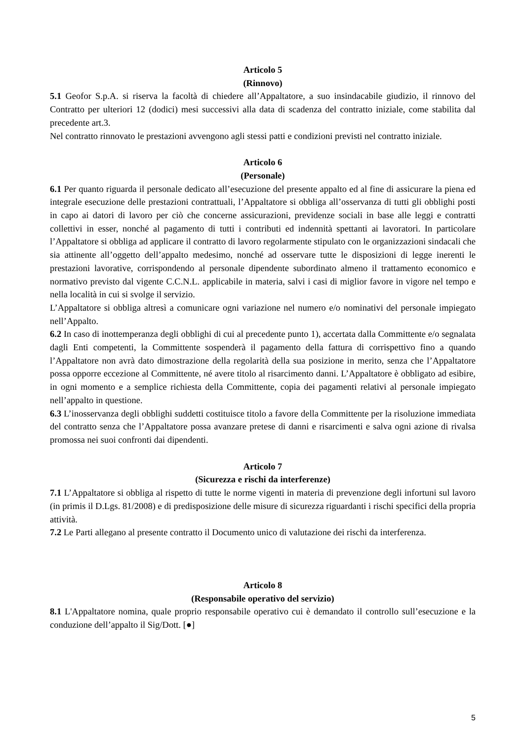Articolo 5
(Rinnovo)
5.1 Geofor S.p.A. si riserva la facoltà di chiedere all’Appaltatore, a suo insindacabile giudizio, il rinnovo del Contratto per ulteriori 12 (dodici) mesi successivi alla data di scadenza del contratto iniziale, come stabilita dal precedente art.3.
Nel contratto rinnovato le prestazioni avvengono agli stessi patti e condizioni previsti nel contratto iniziale.
Articolo 6
(Personale)
6.1 Per quanto riguarda il personale dedicato all’esecuzione del presente appalto ed al fine di assicurare la piena ed integrale esecuzione delle prestazioni contrattuali, l’Appaltatore si obbliga all’osservanza di tutti gli obblighi posti in capo ai datori di lavoro per ciò che concerne assicurazioni, previdenze sociali in base alle leggi e contratti collettivi in esser, nonché al pagamento di tutti i contributi ed indennità spettanti ai lavoratori. In particolare l’Appaltatore si obbliga ad applicare il contratto di lavoro regolarmente stipulato con le organizzazioni sindacali che sia attinente all’oggetto dell’appalto medesimo, nonché ad osservare tutte le disposizioni di legge inerenti le prestazioni lavorative, corrispondendo al personale dipendente subordinato almeno il trattamento economico e normativo previsto dal vigente C.C.N.L. applicabile in materia, salvi i casi di miglior favore in vigore nel tempo e nella località in cui si svolge il servizio.
L’Appaltatore si obbliga altresì a comunicare ogni variazione nel numero e/o nominativi del personale impiegato nell’Appalto.
6.2 In caso di inottemperanza degli obblighi di cui al precedente punto 1), accertata dalla Committente e/o segnalata dagli Enti competenti, la Committente sospenderà il pagamento della fattura di corrispettivo fino a quando l’Appaltatore non avrà dato dimostrazione della regolarità della sua posizione in merito, senza che l’Appaltatore possa opporre eccezione al Committente, né avere titolo al risarcimento danni. L’Appaltatore è obbligato ad esibire, in ogni momento e a semplice richiesta della Committente, copia dei pagamenti relativi al personale impiegato nell’appalto in questione.
6.3 L’inosservanza degli obblighi suddetti costituisce titolo a favore della Committente per la risoluzione immediata del contratto senza che l’Appaltatore possa avanzare pretese di danni e risarcimenti e salva ogni azione di rivalsa promossa nei suoi confronti dai dipendenti.
Articolo 7
(Sicurezza e rischi da interferenze)
7.1 L’Appaltatore si obbliga al rispetto di tutte le norme vigenti in materia di prevenzione degli infortuni sul lavoro (in primis il D.Lgs. 81/2008) e di predisposizione delle misure di sicurezza riguardanti i rischi specifici della propria attività.
7.2 Le Parti allegano al presente contratto il Documento unico di valutazione dei rischi da interferenza.
Articolo 8
(Responsabile operativo del servizio)
8.1 L'Appaltatore nomina, quale proprio responsabile operativo cui è demandato il controllo sull’esecuzione e la conduzione dell’appalto il Sig/Dott. [●]
5